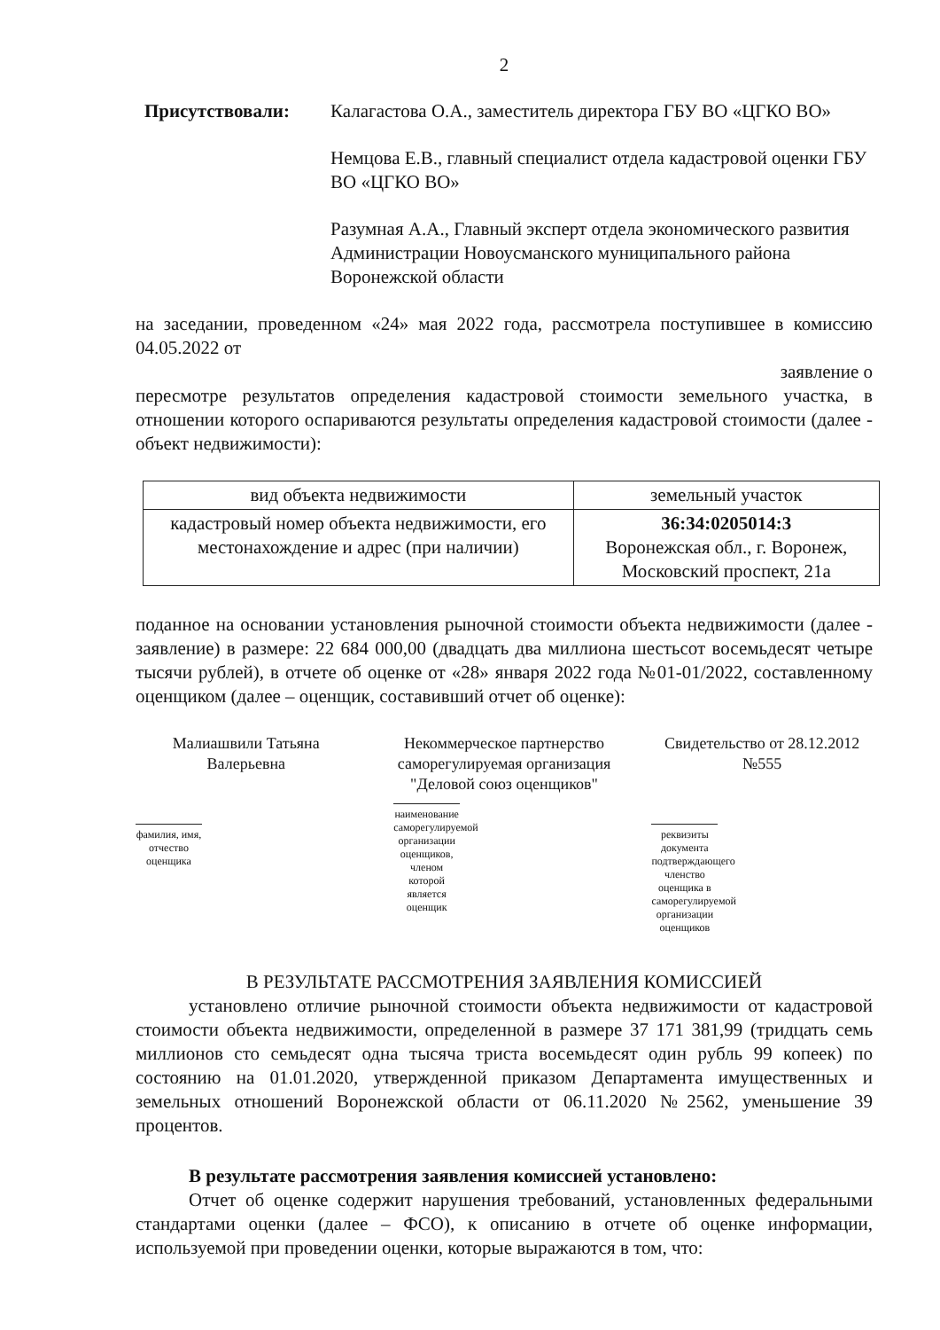2
Присутствовали: Калагастова О.А., заместитель директора ГБУ ВО «ЦГКО ВО»
Немцова Е.В., главный специалист отдела кадастровой оценки ГБУ ВО «ЦГКО ВО»
Разумная А.А., Главный эксперт отдела экономического развития Администрации Новоусманского муниципального района Воронежской области
на заседании, проведенном «24» мая 2022 года, рассмотрела поступившее в комиссию 04.05.2022 от
заявление о
пересмотре результатов определения кадастровой стоимости земельного участка, в отношении которого оспариваются результаты определения кадастровой стоимости (далее - объект недвижимости):
| вид объекта недвижимости | земельный участок |
| кадастровый номер объекта недвижимости, его местонахождение и адрес (при наличии) | 36:34:0205014:3 Воронежская обл., г. Воронеж, Московский проспект, 21а |
поданное на основании установления рыночной стоимости объекта недвижимости (далее - заявление) в размере: 22 684 000,00 (двадцать два миллиона шестьсот восемьдесят четыре тысячи рублей), в отчете об оценке от «28» января 2022 года №01-01/2022, составленному оценщиком (далее – оценщик, составивший отчет об оценке):
Малиашвили Татьяна Валерьевна
фамилия, имя, отчество оценщика
Некоммерческое партнерство саморегулируемая организация "Деловой союз оценщиков"
наименование саморегулируемой организации оценщиков, членом которой является оценщик
Свидетельство от 28.12.2012 №555
реквизиты документа подтверждающего членство оценщика в саморегулируемой организации оценщиков
В РЕЗУЛЬТАТЕ РАССМОТРЕНИЯ ЗАЯВЛЕНИЯ КОМИССИЕЙ
установлено отличие рыночной стоимости объекта недвижимости от кадастровой стоимости объекта недвижимости, определенной в размере 37 171 381,99 (тридцать семь миллионов сто семьдесят одна тысяча триста восемьдесят один рубль 99 копеек) по состоянию на 01.01.2020, утвержденной приказом Департамента имущественных и земельных отношений Воронежской области от 06.11.2020 №2562, уменьшение 39 процентов.
В результате рассмотрения заявления комиссией установлено:
Отчет об оценке содержит нарушения требований, установленных федеральными стандартами оценки (далее – ФСО), к описанию в отчете об оценке информации, используемой при проведении оценки, которые выражаются в том, что: